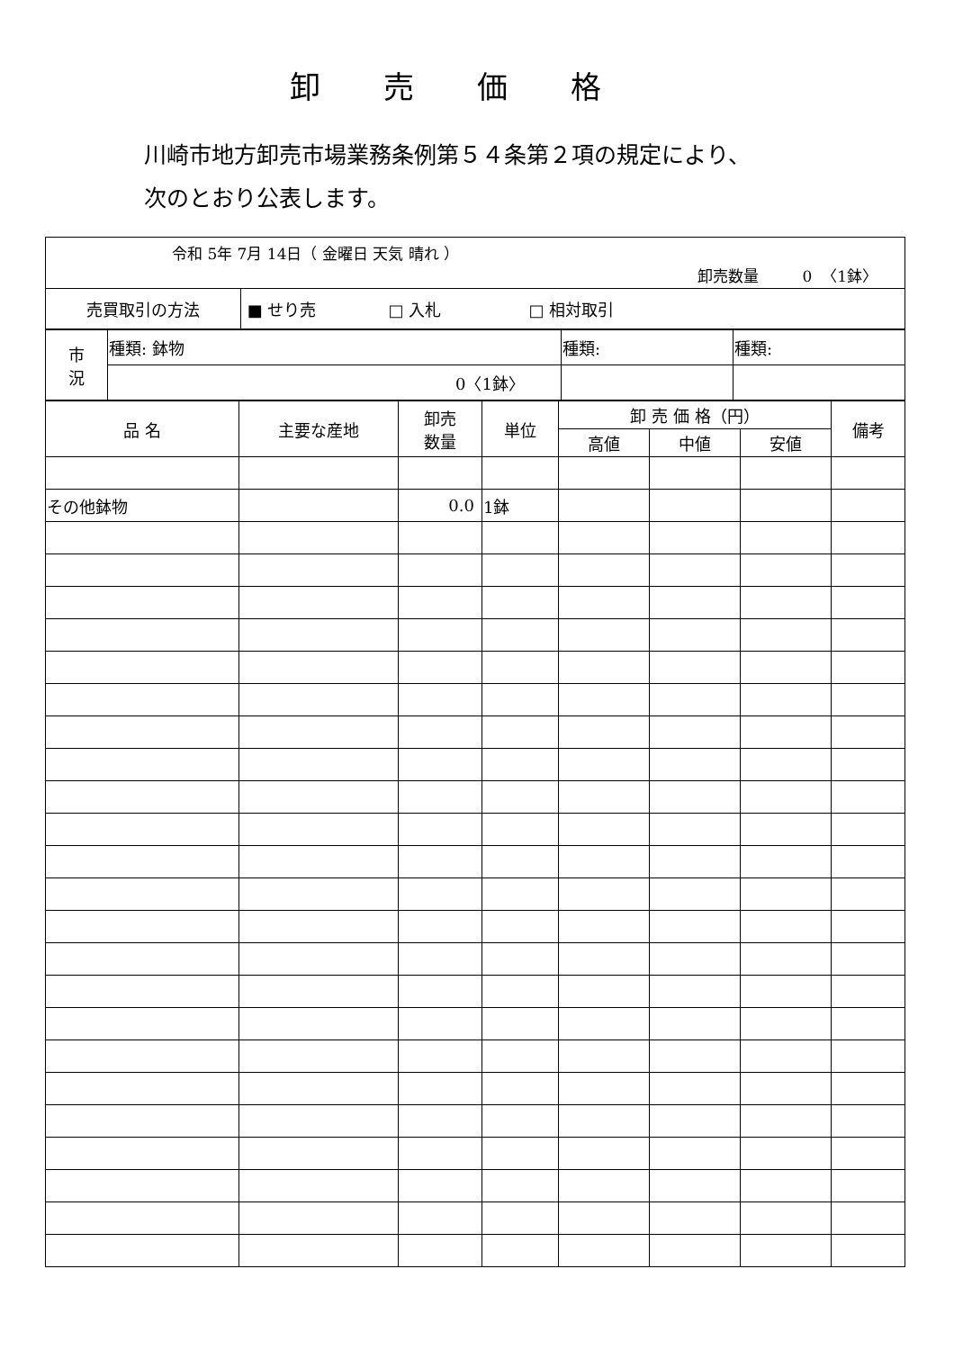卸売価格
川崎市地方卸売市場業務条例第５４条第２項の規定により、
次のとおり公表します。
令和 5年 7月 14日（ 金曜日 天気 晴れ ）
卸売数量 0 〈1鉢〉
| 売買取引の方法 | ■ せり売 □ 入札 □ 相対取引 |
| 市 況 | 種類: 鉢物 | 種類: | 種類: |
| | 0〈1鉢〉 | | |
| 品 名 | 主要な産地 | 卸売 数量 | 単位 | 卸 売 価 格（円） | | | 備考 |
| --- | --- | --- | --- | --- | --- | --- | --- |
| | | | | 高値 | 中値 | 安値 | |
| その他鉢物 | | 0.0 | 1鉢 | | | | |